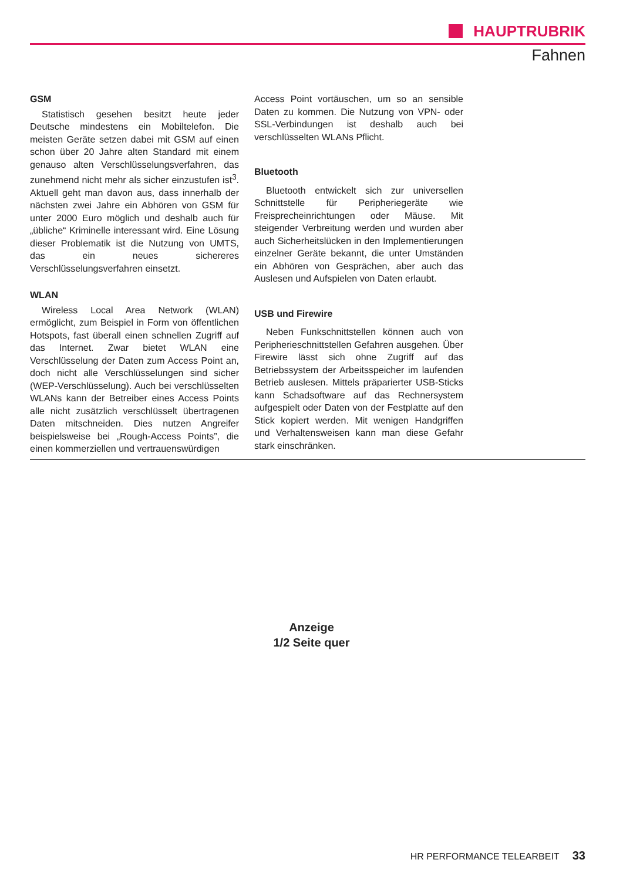HAUPTRUBRIK
Fahnen
GSM
Statistisch gesehen besitzt heute jeder Deutsche mindestens ein Mobiltelefon. Die meisten Geräte setzen dabei mit GSM auf einen schon über 20 Jahre alten Standard mit einem genauso alten Verschlüsselungsverfahren, das zunehmend nicht mehr als sicher einzustufen ist<sup>3</sup>. Aktuell geht man davon aus, dass innerhalb der nächsten zwei Jahre ein Abhören von GSM für unter 2000 Euro möglich und deshalb auch für „übliche“ Kriminelle interessant wird. Eine Lösung dieser Problematik ist die Nutzung von UMTS, das ein neues sichereres Verschlüsselungsverfahren einsetzt.
WLAN
Wireless Local Area Network (WLAN) ermöglicht, zum Beispiel in Form von öffentlichen Hotspots, fast überall einen schnellen Zugriff auf das Internet. Zwar bietet WLAN eine Verschlüsselung der Daten zum Access Point an, doch nicht alle Verschlüsselungen sind sicher (WEP-Verschlüsselung). Auch bei verschlüsselten WLANs kann der Betreiber eines Access Points alle nicht zusätzlich verschlüsselt übertragenen Daten mitschneiden. Dies nutzen Angreifer beispielsweise bei „Rough-Access Points”, die einen kommerziellen und vertrauenswürdigen
Access Point vortäuschen, um so an sensible Daten zu kommen. Die Nutzung von VPN- oder SSL-Verbindungen ist deshalb auch bei verschlüsselten WLANs Pflicht.
Bluetooth
Bluetooth entwickelt sich zur universellen Schnittstelle für Peripheriegeräte wie Freisprecheinrichtungen oder Mäuse. Mit steigender Verbreitung werden und wurden aber auch Sicherheitslücken in den Implementierungen einzelner Geräte bekannt, die unter Umständen ein Abhören von Gesprächen, aber auch das Auslesen und Aufspielen von Daten erlaubt.
USB und Firewire
Neben Funkschnittstellen können auch von Peripherieschnittstellen Gefahren ausgehen. Über Firewire lässt sich ohne Zugriff auf das Betriebssystem der Arbeitsspeicher im laufenden Betrieb auslesen. Mittels präparierter USB-Sticks kann Schadsoftware auf das Rechnersystem aufgespielt oder Daten von der Festplatte auf den Stick kopiert werden. Mit wenigen Handgriffen und Verhaltensweisen kann man diese Gefahr stark einschränken.
Anzeige
1/2 Seite quer
HR PERFORMANCE TELEARBEIT 33